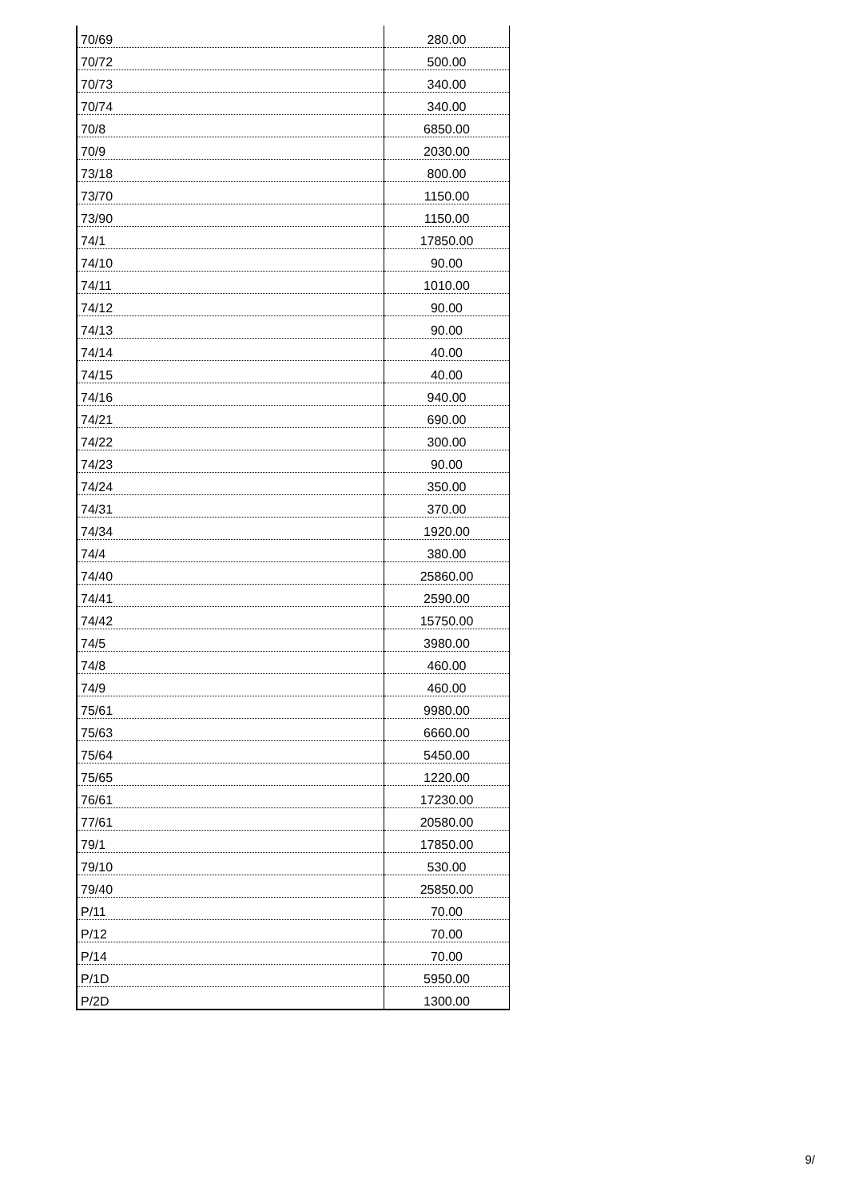| 70/69 | 280.00 |
| 70/72 | 500.00 |
| 70/73 | 340.00 |
| 70/74 | 340.00 |
| 70/8 | 6850.00 |
| 70/9 | 2030.00 |
| 73/18 | 800.00 |
| 73/70 | 1150.00 |
| 73/90 | 1150.00 |
| 74/1 | 17850.00 |
| 74/10 | 90.00 |
| 74/11 | 1010.00 |
| 74/12 | 90.00 |
| 74/13 | 90.00 |
| 74/14 | 40.00 |
| 74/15 | 40.00 |
| 74/16 | 940.00 |
| 74/21 | 690.00 |
| 74/22 | 300.00 |
| 74/23 | 90.00 |
| 74/24 | 350.00 |
| 74/31 | 370.00 |
| 74/34 | 1920.00 |
| 74/4 | 380.00 |
| 74/40 | 25860.00 |
| 74/41 | 2590.00 |
| 74/42 | 15750.00 |
| 74/5 | 3980.00 |
| 74/8 | 460.00 |
| 74/9 | 460.00 |
| 75/61 | 9980.00 |
| 75/63 | 6660.00 |
| 75/64 | 5450.00 |
| 75/65 | 1220.00 |
| 76/61 | 17230.00 |
| 77/61 | 20580.00 |
| 79/1 | 17850.00 |
| 79/10 | 530.00 |
| 79/40 | 25850.00 |
| P/11 | 70.00 |
| P/12 | 70.00 |
| P/14 | 70.00 |
| P/1D | 5950.00 |
| P/2D | 1300.00 |
9/